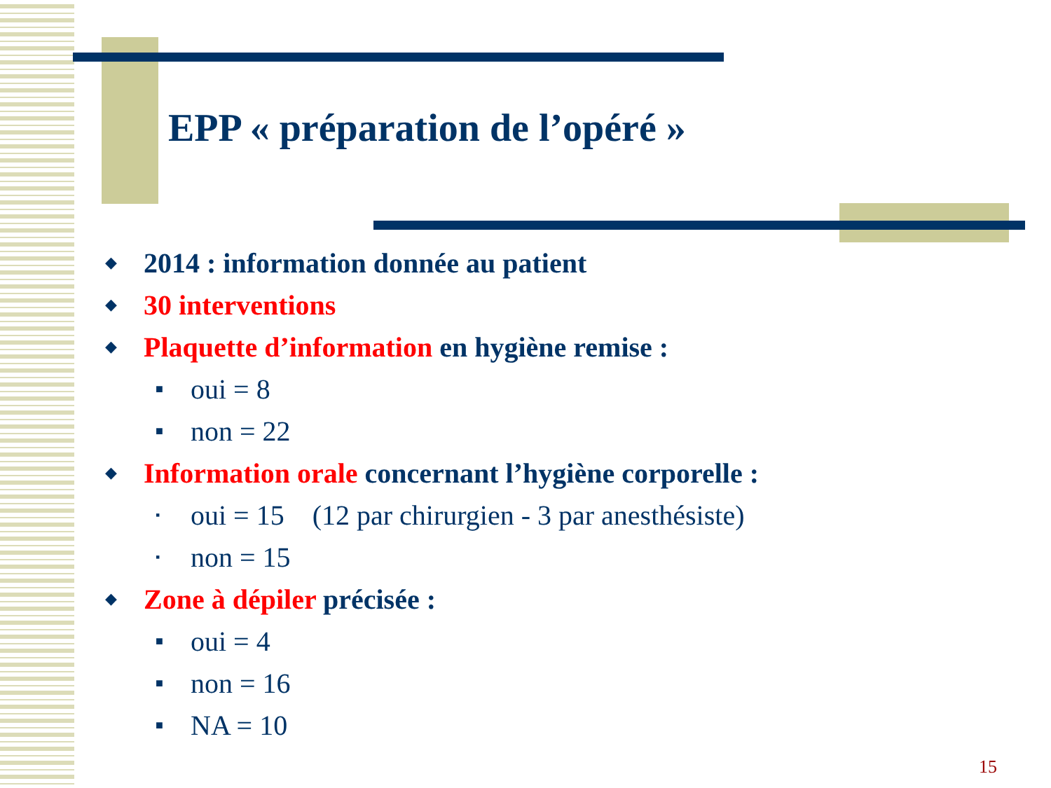EPP « préparation de l’opéré »
◆ 2014 : information donnée au patient
◆ 30 interventions
◆ Plaquette d’information en hygiène remise :
■ oui = 8
■ non = 22
◆ Information orale concernant l’hygiène corporelle :
▪ oui = 15 (12 par chirurgien - 3 par anesthésiste)
▪ non = 15
◆ Zone à dépiler précisée :
■ oui = 4
■ non = 16
■ NA = 10
15